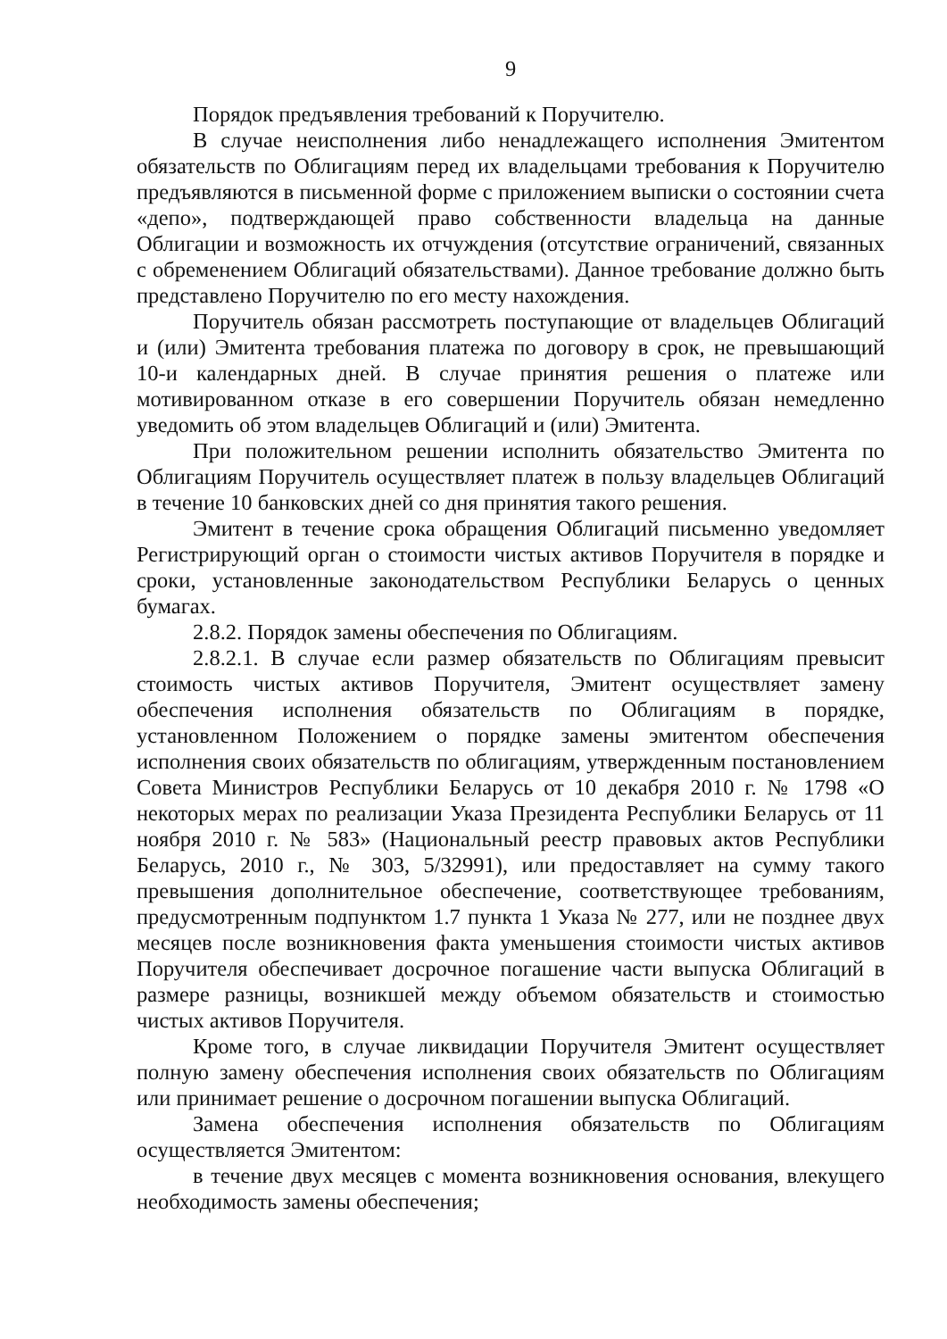9
Порядок предъявления требований к Поручителю.
В случае неисполнения либо ненадлежащего исполнения Эмитентом обязательств по Облигациям перед их владельцами требования к Поручителю предъявляются в письменной форме с приложением выписки о состоянии счета «депо», подтверждающей право собственности владельца на данные Облигации и возможность их отчуждения (отсутствие ограничений, связанных с обременением Облигаций обязательствами). Данное требование должно быть представлено Поручителю по его месту нахождения.
Поручитель обязан рассмотреть поступающие от владельцев Облигаций и (или) Эмитента требования платежа по договору в срок, не превышающий 10-и календарных дней. В случае принятия решения о платеже или мотивированном отказе в его совершении Поручитель обязан немедленно уведомить об этом владельцев Облигаций и (или) Эмитента.
При положительном решении исполнить обязательство Эмитента по Облигациям Поручитель осуществляет платеж в пользу владельцев Облигаций в течение 10 банковских дней со дня принятия такого решения.
Эмитент в течение срока обращения Облигаций письменно уведомляет Регистрирующий орган о стоимости чистых активов Поручителя в порядке и сроки, установленные законодательством Республики Беларусь о ценных бумагах.
2.8.2. Порядок замены обеспечения по Облигациям.
2.8.2.1. В случае если размер обязательств по Облигациям превысит стоимость чистых активов Поручителя, Эмитент осуществляет замену обеспечения исполнения обязательств по Облигациям в порядке, установленном Положением о порядке замены эмитентом обеспечения исполнения своих обязательств по облигациям, утвержденным постановлением Совета Министров Республики Беларусь от 10 декабря 2010 г. № 1798 «О некоторых мерах по реализации Указа Президента Республики Беларусь от 11 ноября 2010 г. № 583» (Национальный реестр правовых актов Республики Беларусь, 2010 г., № 303, 5/32991), или предоставляет на сумму такого превышения дополнительное обеспечение, соответствующее требованиям, предусмотренным подпунктом 1.7 пункта 1 Указа № 277, или не позднее двух месяцев после возникновения факта уменьшения стоимости чистых активов Поручителя обеспечивает досрочное погашение части выпуска Облигаций в размере разницы, возникшей между объемом обязательств и стоимостью чистых активов Поручителя.
Кроме того, в случае ликвидации Поручителя Эмитент осуществляет полную замену обеспечения исполнения своих обязательств по Облигациям или принимает решение о досрочном погашении выпуска Облигаций.
Замена обеспечения исполнения обязательств по Облигациям осуществляется Эмитентом:
в течение двух месяцев с момента возникновения основания, влекущего необходимость замены обеспечения;